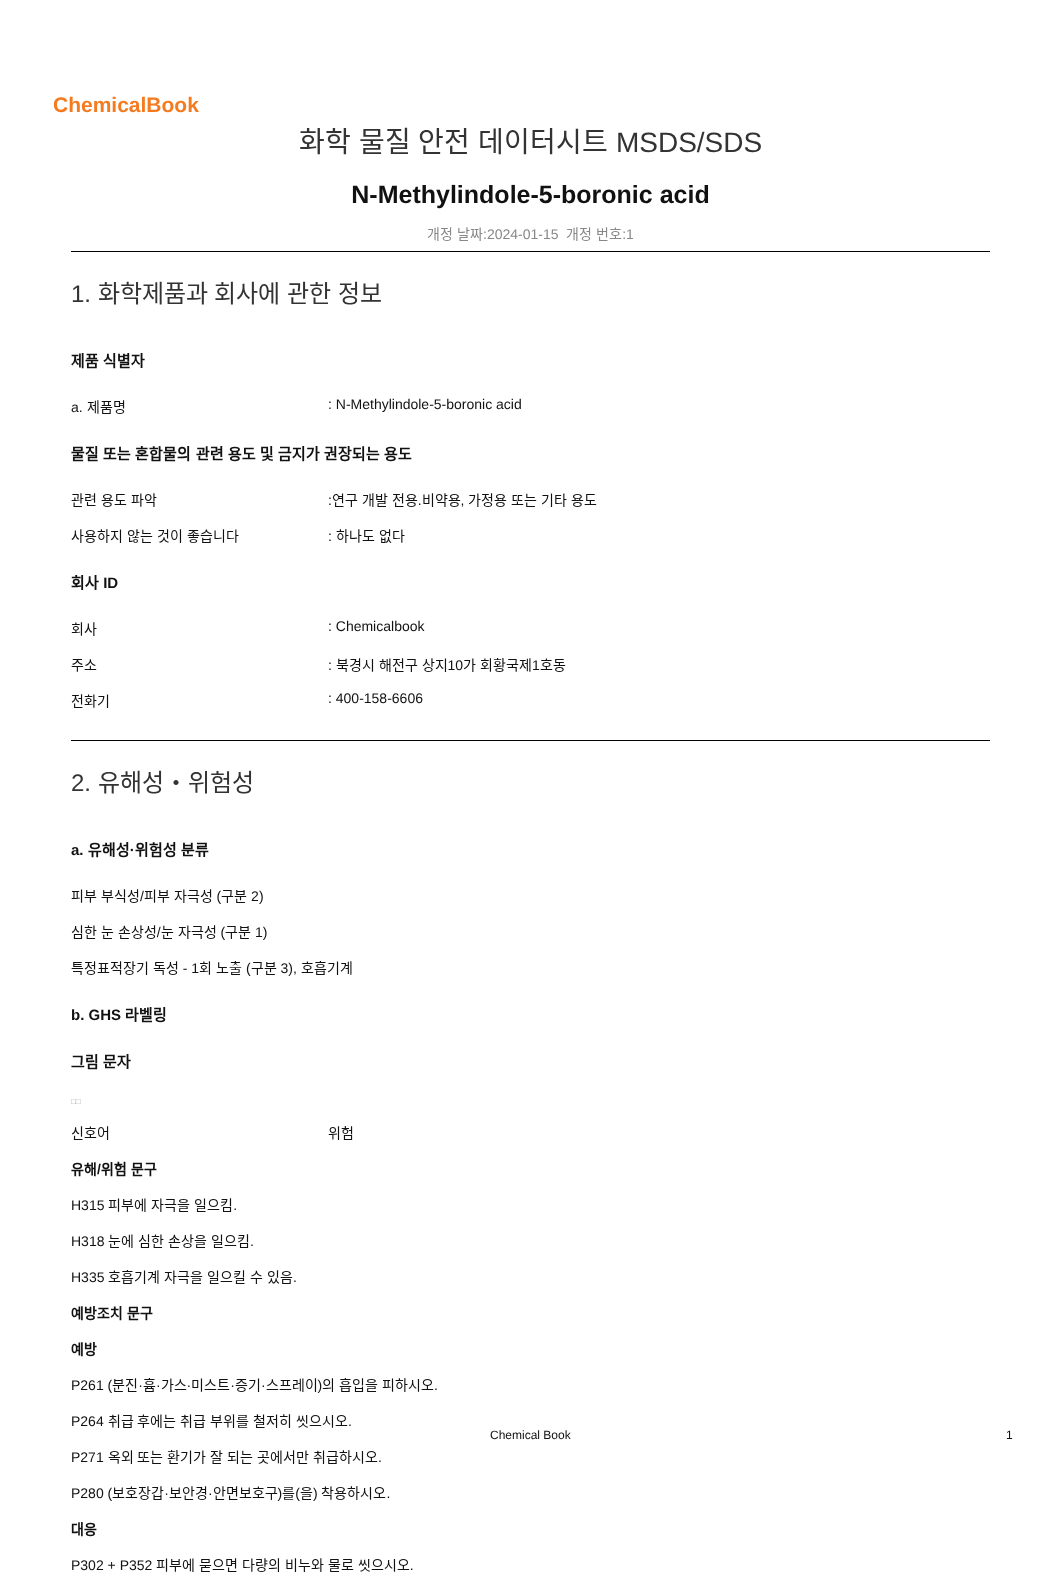ChemicalBook
화학 물질 안전 데이터시트 MSDS/SDS
N-Methylindole-5-boronic acid
개정 날짜:2024-01-15 개정 번호:1
1. 화학제품과 회사에 관한 정보
제품 식별자
a. 제품명: N-Methylindole-5-boronic acid
물질 또는 혼합물의 관련 용도 및 금지가 권장되는 용도
관련 용도 파악:연구 개발 전용.비약용, 가정용 또는 기타 용도
사용하지 않는 것이 좋습니다: 하나도 없다
회사 ID
회사: Chemicalbook
주소: 북경시 해전구 상지10가 회황국제1호동
전화기: 400-158-6606
2. 유해성・위험성
a. 유해성·위험성 분류
피부 부식성/피부 자극성 (구분 2)
심한 눈 손상성/눈 자극성 (구분 1)
특정표적장기 독성 - 1회 노출 (구분 3), 호흡기계
b. GHS 라벨링
그림 문자
□□
신호어 위험
유해/위험 문구
H315 피부에 자극을 일으킴.
H318 눈에 심한 손상을 일으킴.
H335 호흡기계 자극을 일으킬 수 있음.
예방조치 문구
예방
P261 (분진·흄·가스·미스트·증기·스프레이)의 흡입을 피하시오.
P264 취급 후에는 취급 부위를 철저히 씻으시오.
P271 옥외 또는 환기가 잘 되는 곳에서만 취급하시오.
P280 (보호장갑·보안경·안면보호구)를(을) 착용하시오.
대응
P302 + P352 피부에 묻으면 다량의 비누와 물로 씻으시오.
Chemical Book 1